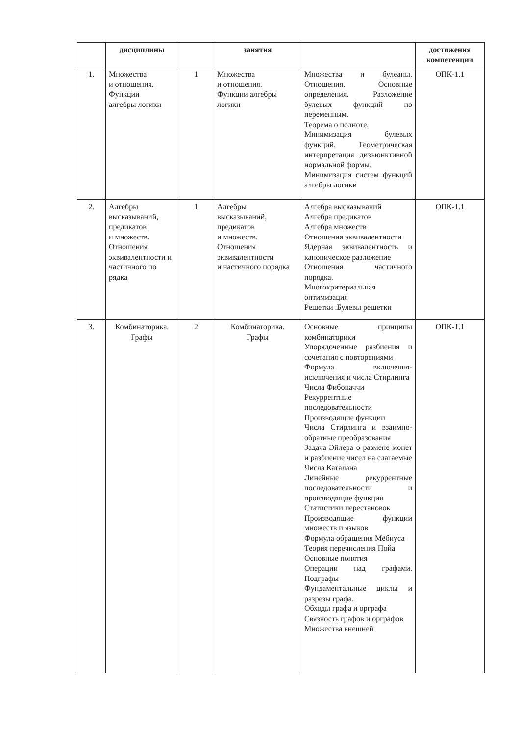| | дисциплины | | занятия | | достижения компетенции |
| --- | --- | --- | --- | --- | --- |
| 1. | Множества и отношения. Функции алгебры логики | 1 | Множества и отношения. Функции алгебры логики | Множества и булеаны. Отношения. Основные определения. Разложение булевых функций по переменным. Теорема о полноте. Минимизация булевых функций. Геометрическая интерпретация дизъюнктивной нормальной формы. Минимизация систем функций алгебры логики | ОПК-1.1 |
| 2. | Алгебры высказываний, предикатов и множеств. Отношения эквивалентности и частичного по рядка | 1 | Алгебры высказываний, предикатов и множеств. Отношения эквивалентности и частичного порядка | Алгебра высказываний Алгебра предикатов Алгебра множеств Отношения эквивалентности Ядерная эквивалентность и каноническое разложение Отношения частичного порядка. Многокритериальная оптимизация Решетки .Булевы решетки | ОПК-1.1 |
| 3. | Комбинаторика. Графы | 2 | Комбинаторика. Графы | Основные принципы комбинаторики Упорядоченные разбиения и сочетания с повторениями Формула включения-исключения и числа Стирлинга Числа Фибоначчи Рекуррентные последовательности Производящие функции Числа Стирлинга и взаимно-обратные преобразования Задача Эйлера о размене монет и разбиение чисел на слагаемые Числа Каталана Линейные рекуррентные последовательности и производящие функции Статистики перестановок Производящие функции множеств и языков Формула обращения Мёбиуса Теория перечисления Пойа Основные понятия Операции над графами. Подграфы Фундаментальные циклы и разрезы графа. Обходы графа и орграфа Связность графов и орграфов Множества внешней | ОПК-1.1 |